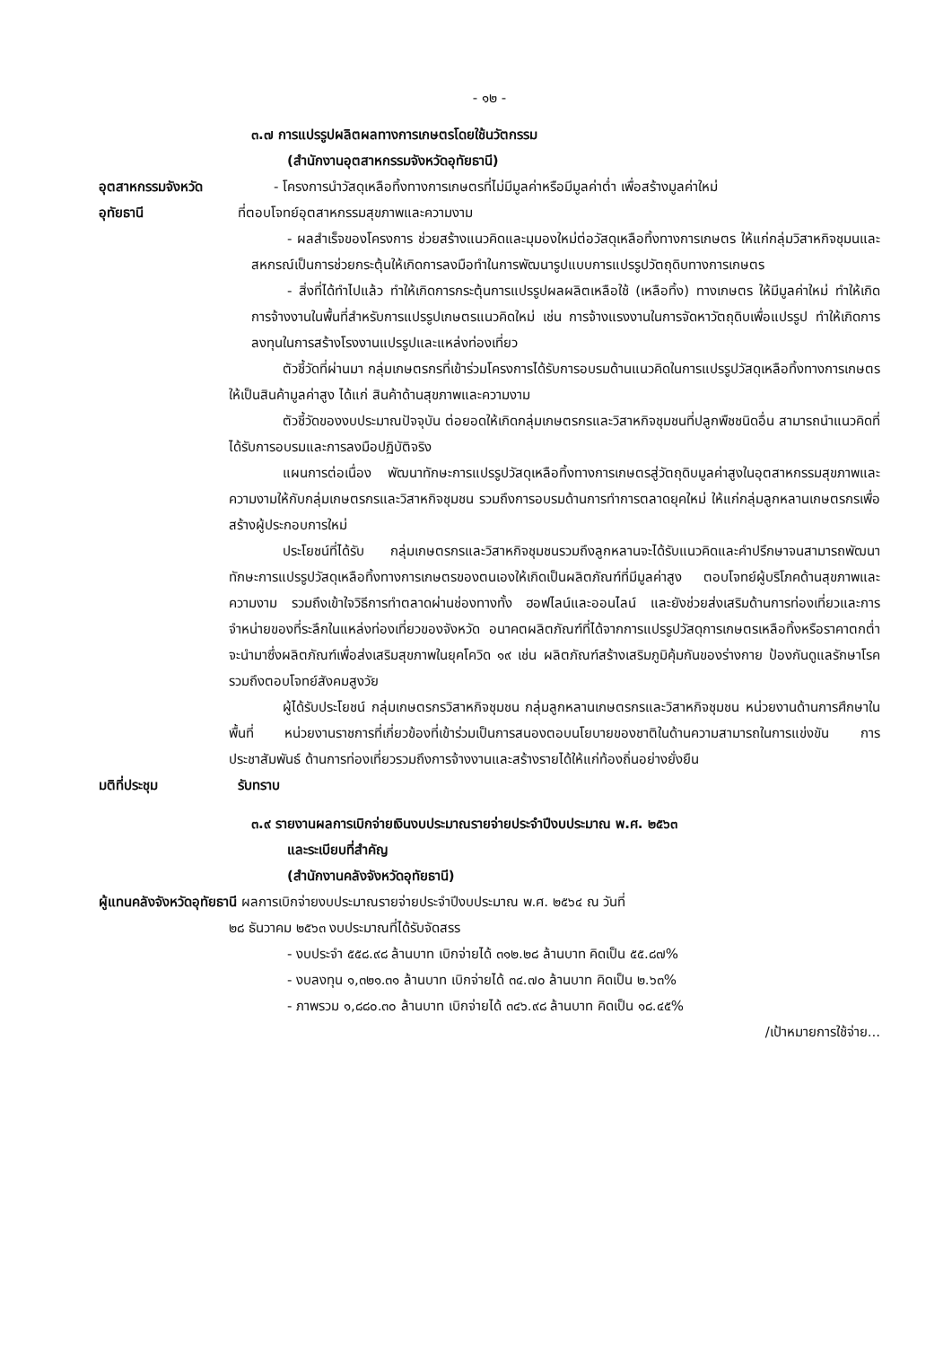- ๑๒ -
๓.๗ การแปรรูปผลิตผลทางการเกษตรโดยใช้นวัตกรรม
(สำนักงานอุตสาหกรรมจังหวัดอุทัยธานี)
อุตสาหกรรมจังหวัด
อุทัยธานี
- โครงการนำวัสดุเหลือทิ้งทางการเกษตรที่ไม่มีมูลค่าหรือมีมูลค่าต่ำ เพื่อสร้างมูลค่าใหม่
ที่ตอบโจทย์อุตสาหกรรมสุขภาพและความงาม
- ผลสำเร็จของโครงการ ช่วยสร้างแนวคิดและมุมองใหม่ต่อวัสดุเหลือทิ้งทางการเกษตร ให้แก่กลุ่มวิสาหกิจชุมนและสหกรณ์เป็นการช่วยกระตุ้นให้เกิดการลงมือทำในการพัฒนารูปแบบการแปรรูปวัตถุดิบทางการเกษตร
- สิ่งที่ได้ทำไปแล้ว ทำให้เกิดการกระตุ้นการแปรรูปผลผลิตเหลือใช้ (เหลือทิ้ง) ทางเกษตร ให้มีมูลค่าใหม่ ทำให้เกิดการจ้างงานในพื้นที่สำหรับการแปรรูปเกษตรแนวคิดใหม่ เช่น การจ้างแรงงานในการจัดหาวัตถุดิบเพื่อแปรรูป ทำให้เกิดการลงทุนในการสร้างโรงงานแปรรูปและแหล่งท่องเที่ยว
ตัวชี้วัดที่ผ่านมา กลุ่มเกษตรกรที่เข้าร่วมโครงการได้รับการอบรมด้านแนวคิดในการแปรรูปวัสดุเหลือทิ้งทางการเกษตรให้เป็นสินค้ามูลค่าสูง ได้แก่ สินค้าด้านสุขภาพและความงาม
ตัวชี้วัดของงบประมาณปัจจุบัน ต่อยอดให้เกิดกลุ่มเกษตรกรและวิสาหกิจชุมชนที่ปลูกพืชชนิดอื่น สามารถนำแนวคิดที่ได้รับการอบรมและการลงมือปฏิบัติจริง
แผนการต่อเนื่อง พัฒนาทักษะการแปรรูปวัสดุเหลือทิ้งทางการเกษตรสู่วัตถุดิบมูลค่าสูงในอุตสาหกรรมสุขภาพและความงามให้กับกลุ่มเกษตรกรและวิสาหกิจชุมชน รวมถึงการอบรมด้านการทำการตลาดยุคใหม่ ให้แก่กลุ่มลูกหลานเกษตรกรเพื่อสร้างผู้ประกอบการใหม่
ประโยชน์ที่ได้รับ กลุ่มเกษตรกรและวิสาหกิจชุมชนรวมถึงลูกหลานจะได้รับแนวคิดและคำปรึกษาจนสามารถพัฒนาทักษะการแปรรูปวัสดุเหลือทิ้งทางการเกษตรของตนเองให้เกิดเป็นผลิตภัณฑ์ที่มีมูลค่าสูง ตอบโจทย์ผู้บริโภคด้านสุขภาพและความงาม รวมถึงเข้าใจวิธีการทำตลาดผ่านช่องทางทั้ง ฮอฟไลน์และออนไลน์ และยังช่วยส่งเสริมด้านการท่องเที่ยวและการจำหน่ายของที่ระลึกในแหล่งท่องเที่ยวของจังหวัด อนาคตผลิตภัณฑ์ที่ได้จากการแปรรูปวัสดุการเกษตรเหลือทิ้งหรือราคาตกต่ำจะนำมาซึ่งผลิตภัณฑ์เพื่อส่งเสริมสุขภาพในยุคโควิด ๑๙ เช่น ผลิตภัณฑ์สร้างเสริมภูมิคุ้มกันของร่างกาย ป้องกันดูแลรักษาโรค รวมถึงตอบโจทย์สังคมสูงวัย
ผู้ได้รับประโยชน์ กลุ่มเกษตรกรวิสาหกิจชุมชน กลุ่มลูกหลานเกษตรกรและวิสาหกิจชุมชน หน่วยงานด้านการศึกษาในพื้นที่ หน่วยงานราชการที่เกี่ยวข้องที่เข้าร่วมเป็นการสนองตอบนโยบายของชาติในด้านความสามารถในการแข่งขัน การประชาสัมพันธ์ ด้านการท่องเที่ยวรวมถึงการจ้างงานและสร้างรายได้ให้แก่ท้องถิ่นอย่างยั่งยืน
มติที่ประชุม รับทราบ
๓.๙ รายงานผลการเบิกจ่ายเงินงบประมาณรายจ่ายประจำปีงบประมาณ พ.ศ. ๒๕๖๓
และระเบียบที่สำคัญ
(สำนักงานคลังจังหวัดอุทัยธานี)
ผู้แทนคลังจังหวัดอุทัยธานี ผลการเบิกจ่ายงบประมาณรายจ่ายประจำปีงบประมาณ พ.ศ. ๒๕๖๔ ณ วันที่
๒๘ ธันวาคม ๒๕๖๓ งบประมาณที่ได้รับจัดสรร
- งบประจำ ๕๕๘.๙๘ ล้านบาท เบิกจ่ายได้ ๓๑๒.๒๘ ล้านบาท คิดเป็น ๕๕.๘๗%
- งบลงทุน ๑,๓๒๑.๓๑ ล้านบาท เบิกจ่ายได้ ๓๔.๗๐ ล้านบาท คิดเป็น ๒.๖๓%
- ภาพรวม ๑,๘๘๐.๓๐ ล้านบาท เบิกจ่ายได้ ๓๔๖.๙๘ ล้านบาท คิดเป็น ๑๘.๔๕%
/เป้าหมายการใช้จ่าย...